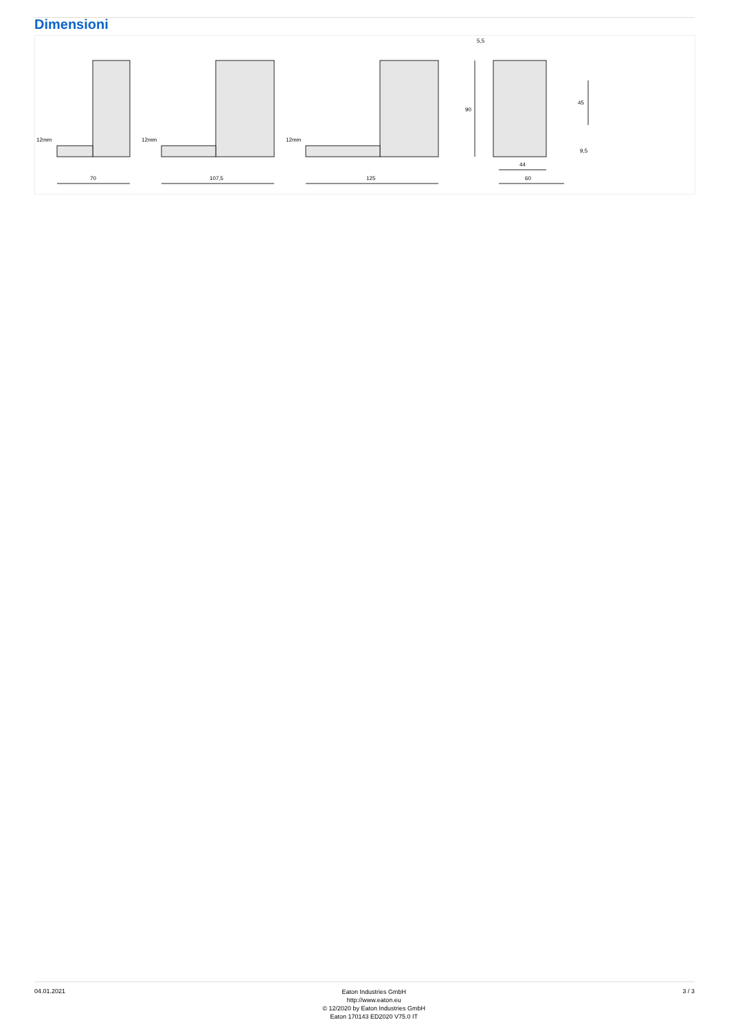Dimensioni
12mm
12mm
12mm
70
107,5
125
5,5
90
45
9,5
44
60
04.01.2021
Eaton Industries GmbH
http://www.eaton.eu
© 12/2020 by Eaton Industries GmbH
Eaton 170143 ED2020 V75.0 IT
3 / 3